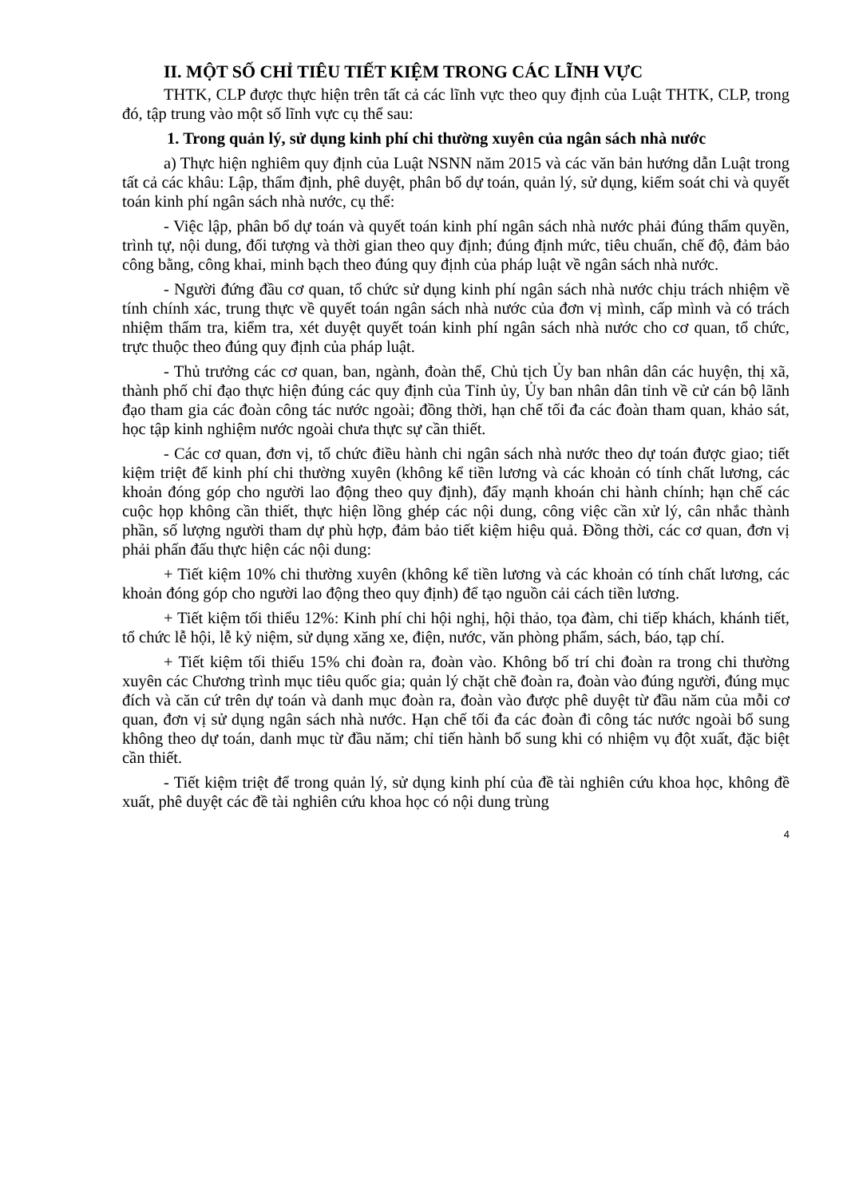II. MỘT SỐ CHỈ TIÊU TIẾT KIỆM TRONG CÁC LĨNH VỰC
THTK, CLP được thực hiện trên tất cả các lĩnh vực theo quy định của Luật THTK, CLP, trong đó, tập trung vào một số lĩnh vực cụ thể sau:
1. Trong quản lý, sử dụng kinh phí chi thường xuyên của ngân sách nhà nước
a) Thực hiện nghiêm quy định của Luật NSNN năm 2015 và các văn bản hướng dẫn Luật trong tất cả các khâu: Lập, thẩm định, phê duyệt, phân bổ dự toán, quản lý, sử dụng, kiểm soát chi và quyết toán kinh phí ngân sách nhà nước, cụ thể:
- Việc lập, phân bổ dự toán và quyết toán kinh phí ngân sách nhà nước phải đúng thẩm quyền, trình tự, nội dung, đối tượng và thời gian theo quy định; đúng định mức, tiêu chuẩn, chế độ, đảm bảo công bằng, công khai, minh bạch theo đúng quy định của pháp luật về ngân sách nhà nước.
- Người đứng đầu cơ quan, tổ chức sử dụng kinh phí ngân sách nhà nước chịu trách nhiệm về tính chính xác, trung thực về quyết toán ngân sách nhà nước của đơn vị mình, cấp mình và có trách nhiệm thẩm tra, kiểm tra, xét duyệt quyết toán kinh phí ngân sách nhà nước cho cơ quan, tổ chức, trực thuộc theo đúng quy định của pháp luật.
- Thủ trưởng các cơ quan, ban, ngành, đoàn thể, Chủ tịch Ủy ban nhân dân các huyện, thị xã, thành phố chỉ đạo thực hiện đúng các quy định của Tỉnh ủy, Ủy ban nhân dân tỉnh về cử cán bộ lãnh đạo tham gia các đoàn công tác nước ngoài; đồng thời, hạn chế tối đa các đoàn tham quan, khảo sát, học tập kinh nghiệm nước ngoài chưa thực sự cần thiết.
- Các cơ quan, đơn vị, tổ chức điều hành chi ngân sách nhà nước theo dự toán được giao; tiết kiệm triệt để kinh phí chi thường xuyên (không kể tiền lương và các khoản có tính chất lương, các khoản đóng góp cho người lao động theo quy định), đẩy mạnh khoán chi hành chính; hạn chế các cuộc họp không cần thiết, thực hiện lồng ghép các nội dung, công việc cần xử lý, cân nhắc thành phần, số lượng người tham dự phù hợp, đảm bảo tiết kiệm hiệu quả. Đồng thời, các cơ quan, đơn vị phải phấn đấu thực hiện các nội dung:
+ Tiết kiệm 10% chi thường xuyên (không kể tiền lương và các khoản có tính chất lương, các khoản đóng góp cho người lao động theo quy định) để tạo nguồn cải cách tiền lương.
+ Tiết kiệm tối thiểu 12%: Kinh phí chi hội nghị, hội thảo, tọa đàm, chi tiếp khách, khánh tiết, tổ chức lễ hội, lễ kỷ niệm, sử dụng xăng xe, điện, nước, văn phòng phẩm, sách, báo, tạp chí.
+ Tiết kiệm tối thiểu 15% chi đoàn ra, đoàn vào. Không bố trí chi đoàn ra trong chi thường xuyên các Chương trình mục tiêu quốc gia; quản lý chặt chẽ đoàn ra, đoàn vào đúng người, đúng mục đích và căn cứ trên dự toán và danh mục đoàn ra, đoàn vào được phê duyệt từ đầu năm của mỗi cơ quan, đơn vị sử dụng ngân sách nhà nước. Hạn chế tối đa các đoàn đi công tác nước ngoài bổ sung không theo dự toán, danh mục từ đầu năm; chỉ tiến hành bổ sung khi có nhiệm vụ đột xuất, đặc biệt cần thiết.
- Tiết kiệm triệt để trong quản lý, sử dụng kinh phí của đề tài nghiên cứu khoa học, không đề xuất, phê duyệt các đề tài nghiên cứu khoa học có nội dung trùng
4